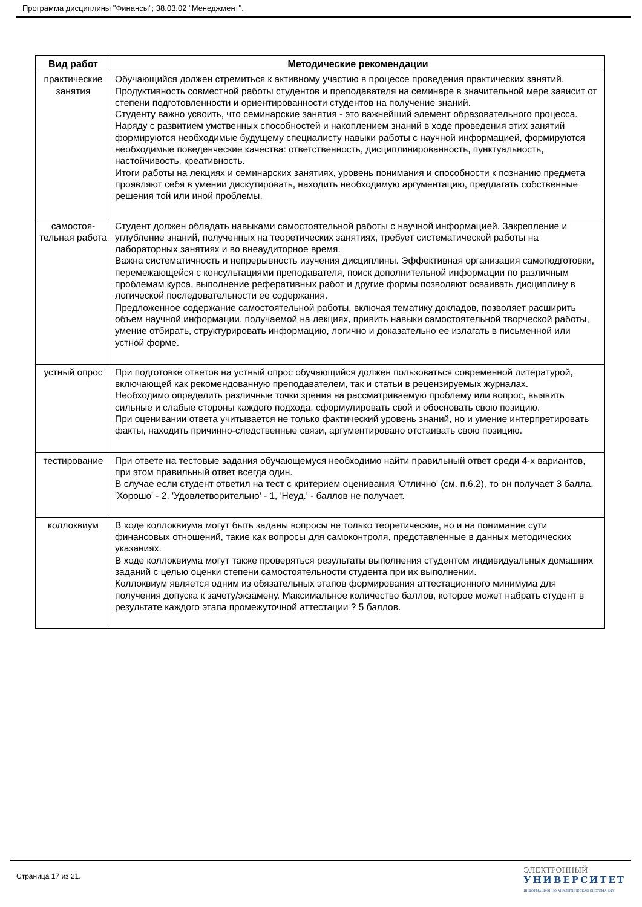Программа дисциплины "Финансы"; 38.03.02 "Менеджмент".
| Вид работ | Методические рекомендации |
| --- | --- |
| практические занятия | Обучающийся должен стремиться к активному участию в процессе проведения практических занятий. Продуктивность совместной работы студентов и преподавателя на семинаре в значительной мере зависит от степени подготовленности и ориентированности студентов на получение знаний. Студенту важно усвоить, что семинарские занятия - это важнейший элемент образовательного процесса. Наряду с развитием умственных способностей и накоплением знаний в ходе проведения этих занятий формируются необходимые будущему специалисту навыки работы с научной информацией, формируются необходимые поведенческие качества: ответственность, дисциплинированность, пунктуальность, настойчивость, креативность. Итоги работы на лекциях и семинарских занятиях, уровень понимания и способности к познанию предмета проявляют себя в умении дискутировать, находить необходимую аргументацию, предлагать собственные решения той или иной проблемы. |
| самостоя-тельная работа | Студент должен обладать навыками самостоятельной работы с научной информацией. Закрепление и углубление знаний, полученных на теоретических занятиях, требует систематической работы на лабораторных занятиях и во внеаудиторное время. Важна систематичность и непрерывность изучения дисциплины. Эффективная организация самоподготовки, перемежающейся с консультациями преподавателя, поиск дополнительной информации по различным проблемам курса, выполнение реферативных работ и другие формы позволяют осваивать дисциплину в логической последовательности ее содержания. Предложенное содержание самостоятельной работы, включая тематику докладов, позволяет расширить объем научной информации, получаемой на лекциях, привить навыки самостоятельной творческой работы, умение отбирать, структурировать информацию, логично и доказательно ее излагать в письменной или устной форме. |
| устный опрос | При подготовке ответов на устный опрос обучающийся должен пользоваться современной литературой, включающей как рекомендованную преподавателем, так и статьи в рецензируемых журналах. Необходимо определить различные точки зрения на рассматриваемую проблему или вопрос, выявить сильные и слабые стороны каждого подхода, сформулировать свой и обосновать свою позицию. При оценивании ответа учитывается не только фактический уровень знаний, но и умение интерпретировать факты, находить причинно-следственные связи, аргументировано отстаивать свою позицию. |
| тестирование | При ответе на тестовые задания обучающемуся необходимо найти правильный ответ среди 4-х вариантов, при этом правильный ответ всегда один. В случае если студент ответил на тест с критерием оценивания 'Отлично' (см. п.6.2), то он получает 3 балла, 'Хорошо' - 2, 'Удовлетворительно' - 1, 'Неуд.' - баллов не получает. |
| коллоквиум | В ходе коллоквиума могут быть заданы вопросы не только теоретические, но и на понимание сути финансовых отношений, такие как вопросы для самоконтроля, представленные в данных методических указаниях. В ходе коллоквиума могут также проверяться результаты выполнения студентом индивидуальных домашних заданий с целью оценки степени самостоятельности студента при их выполнении. Коллоквиум является одним из обязательных этапов формирования аттестационного минимума для получения допуска к зачету/экзамену. Максимальное количество баллов, которое может набрать студент в результате каждого этапа промежуточной аттестации ? 5 баллов. |
Страница 17 из 21.
ЭЛЕКТРОННЫЙ
УНИВЕРСИТЕТ
ИНФОРМАЦИОННО-АНАЛИТИЧЕСКАЯ СИСТЕМА КФУ